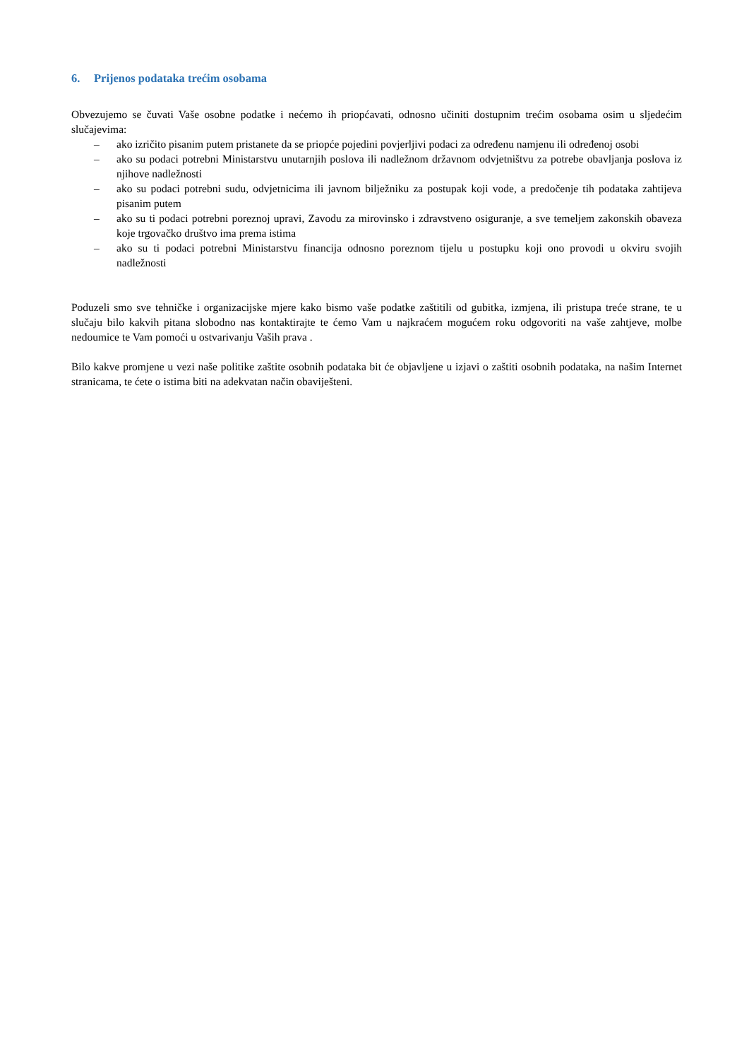6. Prijenos podataka trećim osobama
Obvezujemo se čuvati Vaše osobne podatke i nećemo ih priopćavati, odnosno učiniti dostupnim trećim osobama osim u sljedećim slučajevima:
– ako izričito pisanim putem pristanete da se priopće pojedini povjerljivi podaci za određenu namjenu ili određenoj osobi
– ako su podaci potrebni Ministarstvu unutarnjih poslova ili nadležnom državnom odvjetništvu za potrebe obavljanja poslova iz njihove nadležnosti
– ako su podaci potrebni sudu, odvjetnicima ili javnom bilježniku za postupak koji vode, a predočenje tih podataka zahtijeva pisanim putem
– ako su ti podaci potrebni poreznoj upravi, Zavodu za mirovinsko i zdravstveno osiguranje, a sve temeljem zakonskih obaveza koje trgovačko društvo ima prema istima
– ako su ti podaci potrebni Ministarstvu financija odnosno poreznom tijelu u postupku koji ono provodi u okviru svojih nadležnosti
Poduzeli smo sve tehničke i organizacijske mjere kako bismo vaše podatke zaštitili od gubitka, izmjena, ili pristupa treće strane, te u slučaju bilo kakvih pitana slobodno nas kontaktirajte te ćemo Vam u najkraćem mogućem roku odgovoriti na vaše zahtjeve, molbe nedoumice te Vam pomoći u ostvarivanju Vaših prava .
Bilo kakve promjene u vezi naše politike zaštite osobnih podataka bit će objavljene u izjavi o zaštiti osobnih podataka, na našim Internet stranicama, te ćete o istima biti na adekvatan način obaviješteni.